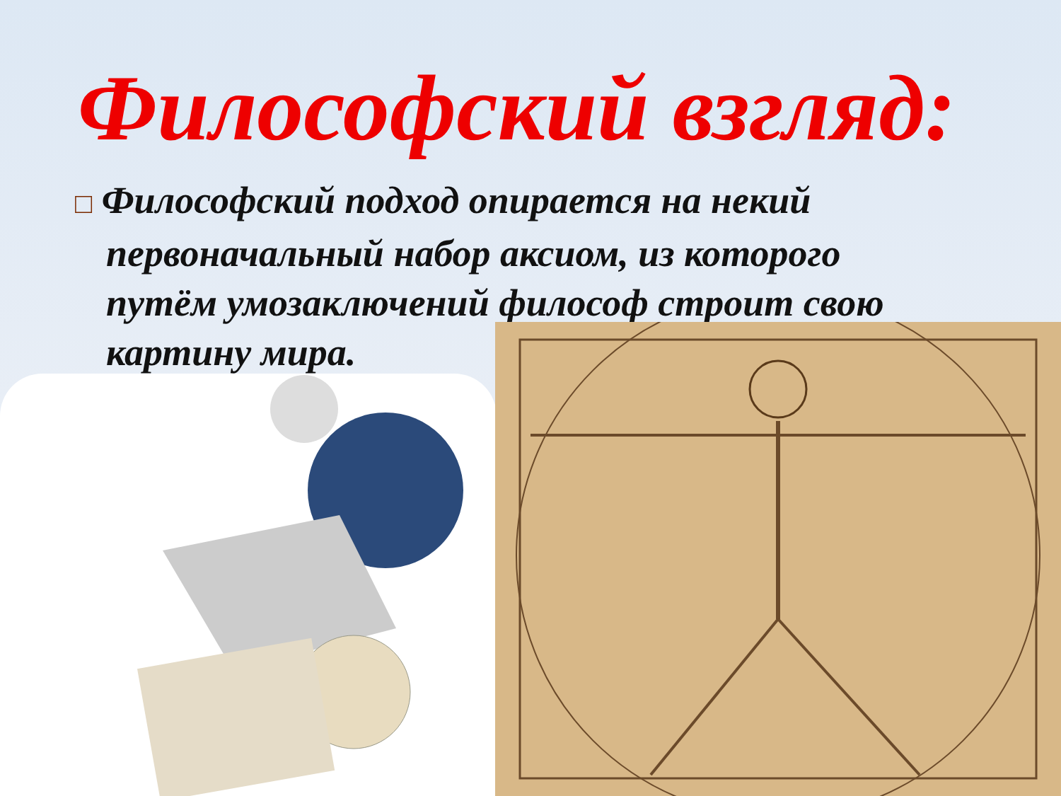Философский взгляд:
□ Философский подход опирается на некий первоначальный набор аксиом, из которого путём умозаключений философ строит свою картину мира.